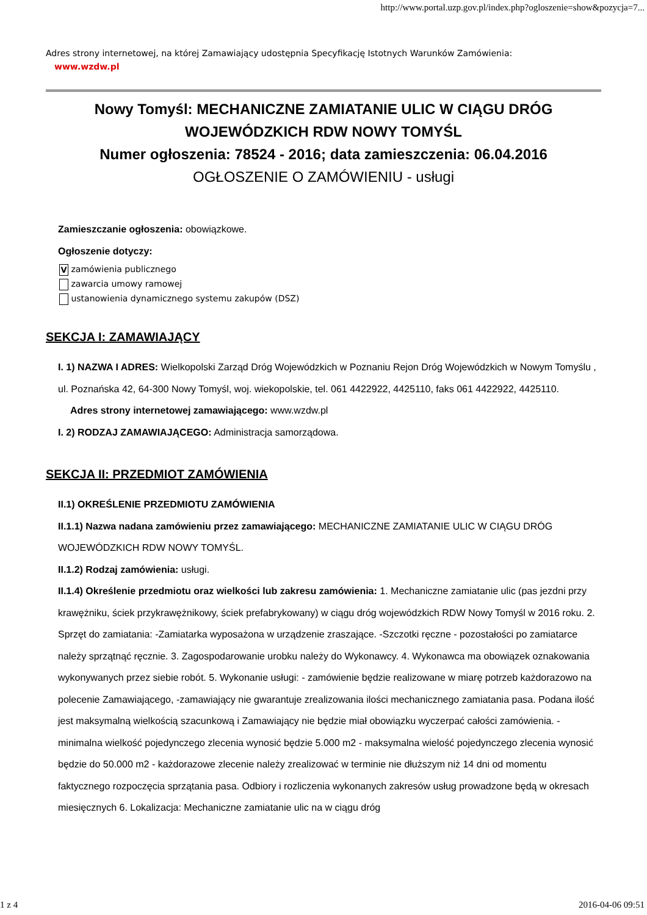http://www.portal.uzp.gov.pl/index.php?ogloszenie=show&pozycja=7...
Adres strony internetowej, na której Zamawiający udostępnia Specyfikację Istotnych Warunków Zamówienia:
www.wzdw.pl
Nowy Tomyśl: MECHANICZNE ZAMIATANIE ULIC W CIĄGU DRÓG WOJEWÓDZKICH RDW NOWY TOMYŚL
Numer ogłoszenia: 78524 - 2016; data zamieszczenia: 06.04.2016
OGŁOSZENIE O ZAMÓWIENIU - usługi
Zamieszczanie ogłoszenia: obowiązkowe.
Ogłoszenie dotyczy:
V zamówienia publicznego
zawarcia umowy ramowej
ustanowienia dynamicznego systemu zakupów (DSZ)
SEKCJA I: ZAMAWIAJĄCY
I. 1) NAZWA I ADRES: Wielkopolski Zarząd Dróg Wojewódzkich w Poznaniu Rejon Dróg Wojewódzkich w Nowym Tomyślu , ul. Poznańska 42, 64-300 Nowy Tomyśl, woj. wiekopolskie, tel. 061 4422922, 4425110, faks 061 4422922, 4425110.
Adres strony internetowej zamawiającego: www.wzdw.pl
I. 2) RODZAJ ZAMAWIAJĄCEGO: Administracja samorządowa.
SEKCJA II: PRZEDMIOT ZAMÓWIENIA
II.1) OKREŚLENIE PRZEDMIOTU ZAMÓWIENIA
II.1.1) Nazwa nadana zamówieniu przez zamawiającego: MECHANICZNE ZAMIATANIE ULIC W CIĄGU DRÓG WOJEWÓDZKICH RDW NOWY TOMYŚL.
II.1.2) Rodzaj zamówienia: usługi.
II.1.4) Określenie przedmiotu oraz wielkości lub zakresu zamówienia: 1. Mechaniczne zamiatanie ulic (pas jezdni przy krawężniku, ściek przykrawężnikowy, ściek prefabrykowany) w ciągu dróg wojewódzkich RDW Nowy Tomyśl w 2016 roku. 2. Sprzęt do zamiatania: -Zamiatarka wyposażona w urządzenie zraszające. -Szczotki ręczne - pozostałości po zamiatarce należy sprzątnąć ręcznie. 3. Zagospodarowanie urobku należy do Wykonawcy. 4. Wykonawca ma obowiązek oznakowania wykonywanych przez siebie robót. 5. Wykonanie usługi: - zamówienie będzie realizowane w miarę potrzeb każdorazowo na polecenie Zamawiającego, -zamawiający nie gwarantuje zrealizowania ilości mechanicznego zamiatania pasa. Podana ilość jest maksymalną wielkością szacunkową i Zamawiający nie będzie miał obowiązku wyczerpać całości zamówienia. - minimalna wielkość pojedynczego zlecenia wynosić będzie 5.000 m2 - maksymalna wielość pojedynczego zlecenia wynosić będzie do 50.000 m2 - każdorazowe zlecenie należy zrealizować w terminie nie dłuższym niż 14 dni od momentu faktycznego rozpoczęcia sprzątania pasa. Odbiory i rozliczenia wykonanych zakresów usług prowadzone będą w okresach miesięcznych 6. Lokalizacja: Mechaniczne zamiatanie ulic na w ciągu dróg
1 z 4 2016-04-06 09:51